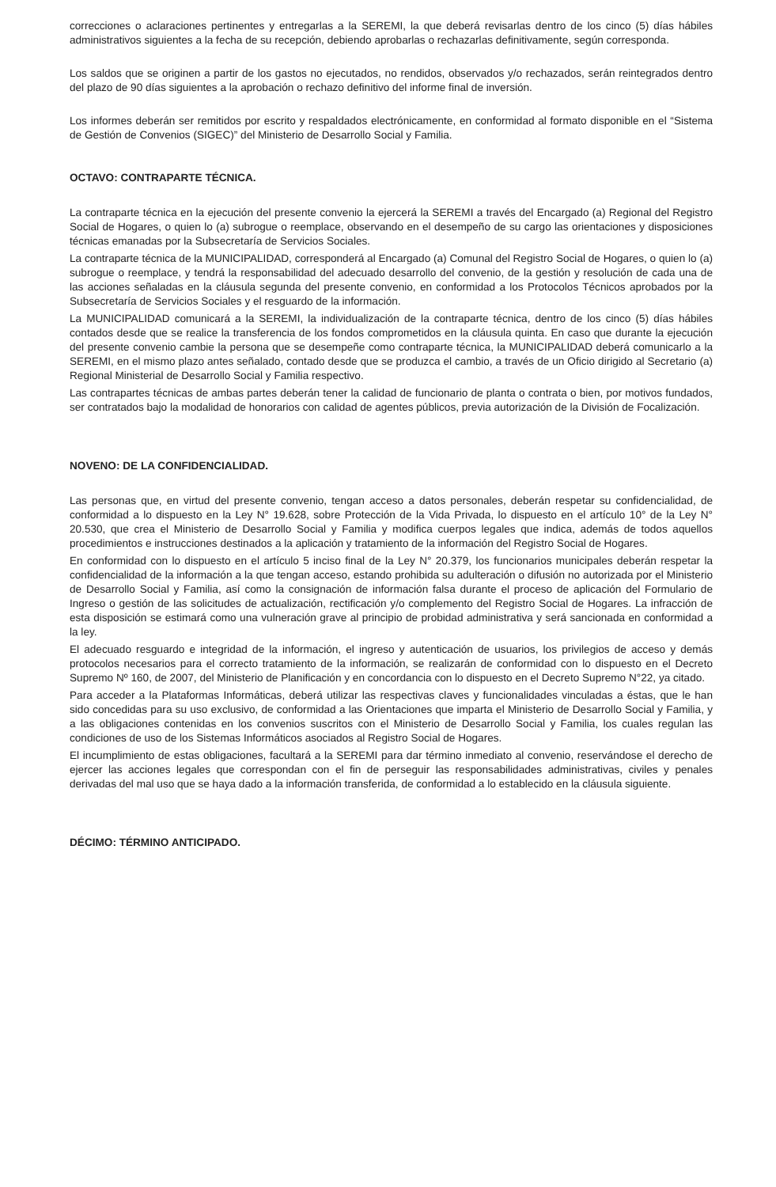correcciones o aclaraciones pertinentes y entregarlas a la SEREMI, la que deberá revisarlas dentro de los cinco (5) días hábiles administrativos siguientes a la fecha de su recepción, debiendo aprobarlas o rechazarlas definitivamente, según corresponda.
Los saldos que se originen a partir de los gastos no ejecutados, no rendidos, observados y/o rechazados, serán reintegrados dentro del plazo de 90 días siguientes a la aprobación o rechazo definitivo del informe final de inversión.
Los informes deberán ser remitidos por escrito y respaldados electrónicamente, en conformidad al formato disponible en el “Sistema de Gestión de Convenios (SIGEC)” del Ministerio de Desarrollo Social y Familia.
OCTAVO: CONTRAPARTE TÉCNICA.
La contraparte técnica en la ejecución del presente convenio la ejercerá la SEREMI a través del Encargado (a) Regional del Registro Social de Hogares, o quien lo (a) subrogue o reemplace, observando en el desempeño de su cargo las orientaciones y disposiciones técnicas emanadas por la Subsecretaría de Servicios Sociales.
La contraparte técnica de la MUNICIPALIDAD, corresponderá al Encargado (a) Comunal del Registro Social de Hogares, o quien lo (a) subrogue o reemplace, y tendrá la responsabilidad del adecuado desarrollo del convenio, de la gestión y resolución de cada una de las acciones señaladas en la cláusula segunda del presente convenio, en conformidad a los Protocolos Técnicos aprobados por la Subsecretaría de Servicios Sociales y el resguardo de la información.
La MUNICIPALIDAD comunicará a la SEREMI, la individualización de la contraparte técnica, dentro de los cinco (5) días hábiles contados desde que se realice la transferencia de los fondos comprometidos en la cláusula quinta. En caso que durante la ejecución del presente convenio cambie la persona que se desempeñe como contraparte técnica, la MUNICIPALIDAD deberá comunicarlo a la SEREMI, en el mismo plazo antes señalado, contado desde que se produzca el cambio, a través de un Oficio dirigido al Secretario (a) Regional Ministerial de Desarrollo Social y Familia respectivo.
Las contrapartes técnicas de ambas partes deberán tener la calidad de funcionario de planta o contrata o bien, por motivos fundados, ser contratados bajo la modalidad de honorarios con calidad de agentes públicos, previa autorización de la División de Focalización.
NOVENO: DE LA CONFIDENCIALIDAD.
Las personas que, en virtud del presente convenio, tengan acceso a datos personales, deberán respetar su confidencialidad, de conformidad a lo dispuesto en la Ley N° 19.628, sobre Protección de la Vida Privada, lo dispuesto en el artículo 10° de la Ley N° 20.530, que crea el Ministerio de Desarrollo Social y Familia y modifica cuerpos legales que indica, además de todos aquellos procedimientos e instrucciones destinados a la aplicación y tratamiento de la información del Registro Social de Hogares.
En conformidad con lo dispuesto en el artículo 5 inciso final de la Ley N° 20.379, los funcionarios municipales deberán respetar la confidencialidad de la información a la que tengan acceso, estando prohibida su adulteración o difusión no autorizada por el Ministerio de Desarrollo Social y Familia, así como la consignación de información falsa durante el proceso de aplicación del Formulario de Ingreso o gestión de las solicitudes de actualización, rectificación y/o complemento del Registro Social de Hogares. La infracción de esta disposición se estimará como una vulneración grave al principio de probidad administrativa y será sancionada en conformidad a la ley.
El adecuado resguardo e integridad de la información, el ingreso y autenticación de usuarios, los privilegios de acceso y demás protocolos necesarios para el correcto tratamiento de la información, se realizarán de conformidad con lo dispuesto en el Decreto Supremo Nº 160, de 2007, del Ministerio de Planificación y en concordancia con lo dispuesto en el Decreto Supremo N°22, ya citado.
Para acceder a la Plataformas Informáticas, deberá utilizar las respectivas claves y funcionalidades vinculadas a éstas, que le han sido concedidas para su uso exclusivo, de conformidad a las Orientaciones que imparta el Ministerio de Desarrollo Social y Familia, y a las obligaciones contenidas en los convenios suscritos con el Ministerio de Desarrollo Social y Familia, los cuales regulan las condiciones de uso de los Sistemas Informáticos asociados al Registro Social de Hogares.
El incumplimiento de estas obligaciones, facultará a la SEREMI para dar término inmediato al convenio, reservándose el derecho de ejercer las acciones legales que correspondan con el fin de perseguir las responsabilidades administrativas, civiles y penales derivadas del mal uso que se haya dado a la información transferida, de conformidad a lo establecido en la cláusula siguiente.
DÉCIMO: TÉRMINO ANTICIPADO.